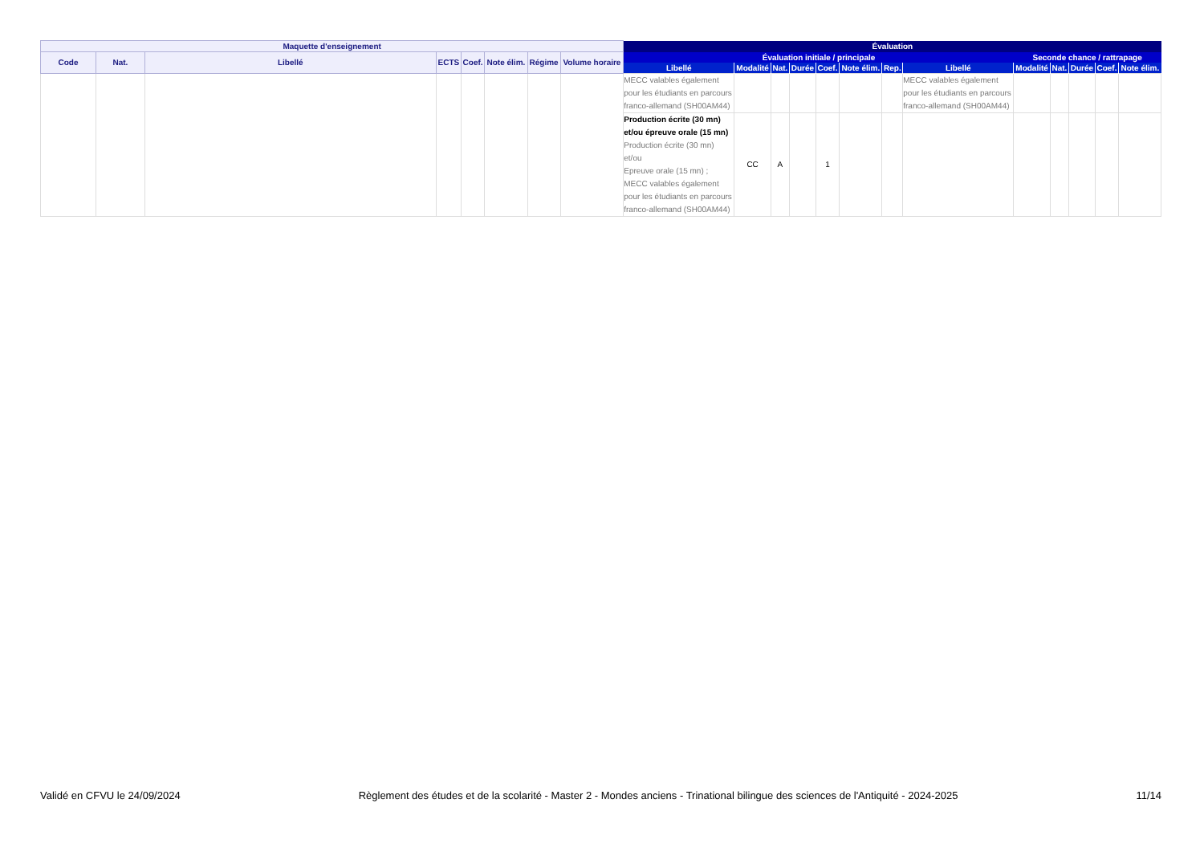| Maquette d'enseignement | | | | | | | | | Évaluation | | | | | | | | | | | | | |
| --- | --- | --- | --- | --- | --- | --- | --- | --- | --- | --- | --- | --- | --- | --- | --- | --- | --- | --- | --- | --- | --- | --- |
| Code | Nat. | | Libellé | ECTS | Coef. | Note élim. | Régime | Volume horaire | Évaluation initiale / principale | | | | | | | | Seconde chance / rattrapage | | | | | |
| | | | | | | | | | Libellé | Modalité | Nat. | Durée | Coef. | Note élim. | Rep. | | Libellé | Modalité | Nat. | Durée | Coef. | Note élim. |
| | | | | | | | | | MECC valables également pour les étudiants en parcours franco-allemand (SH00AM44) | | | | | | | MECC valables également pour les étudiants en parcours franco-allemand (SH00AM44) | | | | | | |
| | | | | | | | | | Production écrite (30 mn) et/ou épreuve orale (15 mn) Production écrite (30 mn) et/ou Epreuve orale (15 mn) ; MECC valables également pour les étudiants en parcours franco-allemand (SH00AM44) | CC | A | | 1 | | | | | | | | | |
Validé en CFVU le 24/09/2024 Règlement des études et de la scolarité - Master 2 - Mondes anciens - Trinational bilingue des sciences de l'Antiquité - 2024-2025 11/14